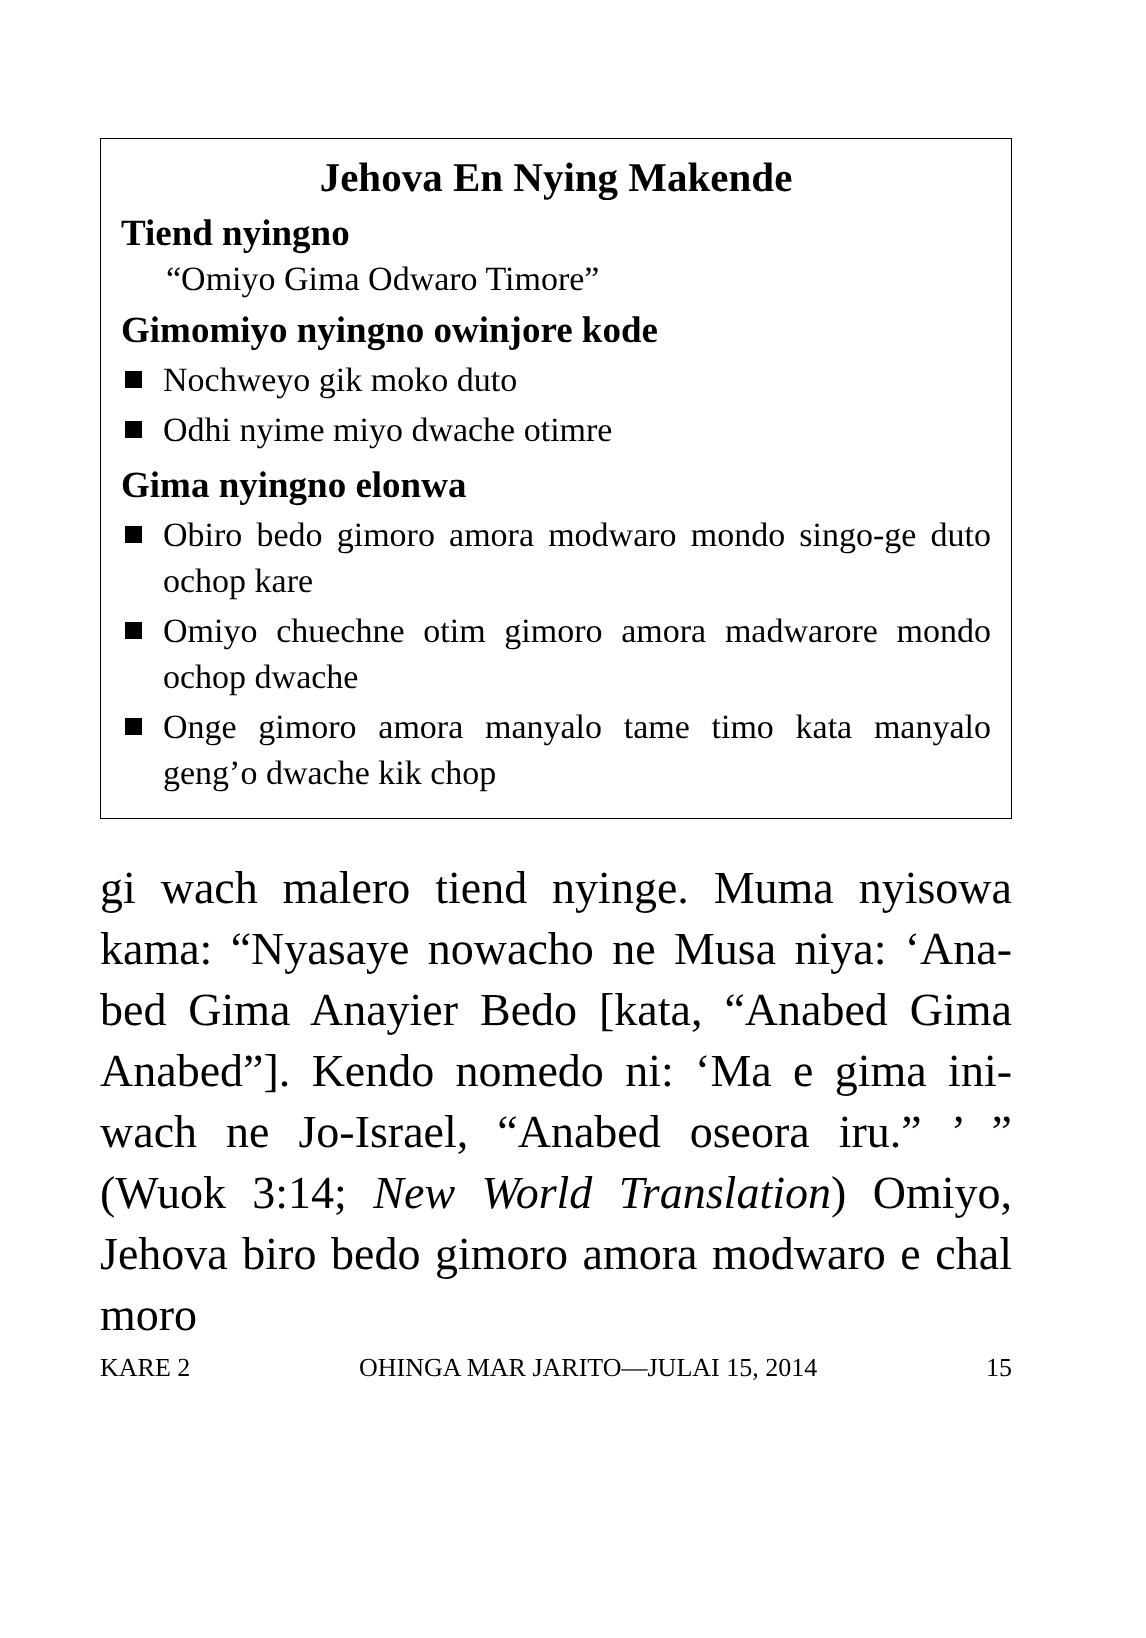Jehova En Nying Makende
Tiend nyingno
“Omiyo Gima Odwaro Timore”
Gimomiyo nyingno owinjore kode
Nochweyo gik moko duto
Odhi nyime miyo dwache otimre
Gima nyingno elonwa
Obiro bedo gimoro amora modwaro mondo singo-ge duto ochop kare
Omiyo chuechne otim gimoro amora madwarore mondo ochop dwache
Onge gimoro amora manyalo tame timo kata manyalo geng’o dwache kik chop
gi wach malero tiend nyinge. Muma nyisowa kama: “Nyasaye nowacho ne Musa niya: ‘Ana-bed Gima Anayier Bedo [kata, “Anabed Gima Anabed”]. Kendo nomedo ni: ‘Ma e gima ini-wach ne Jo-Israel, “Anabed oseora iru.” ’ ” (Wuok 3:14; New World Translation) Omiyo, Jehova biro bedo gimoro amora modwaro e chal moro
KARE 2 OHINGA MAR JARITO—JULAI 15, 2014 15